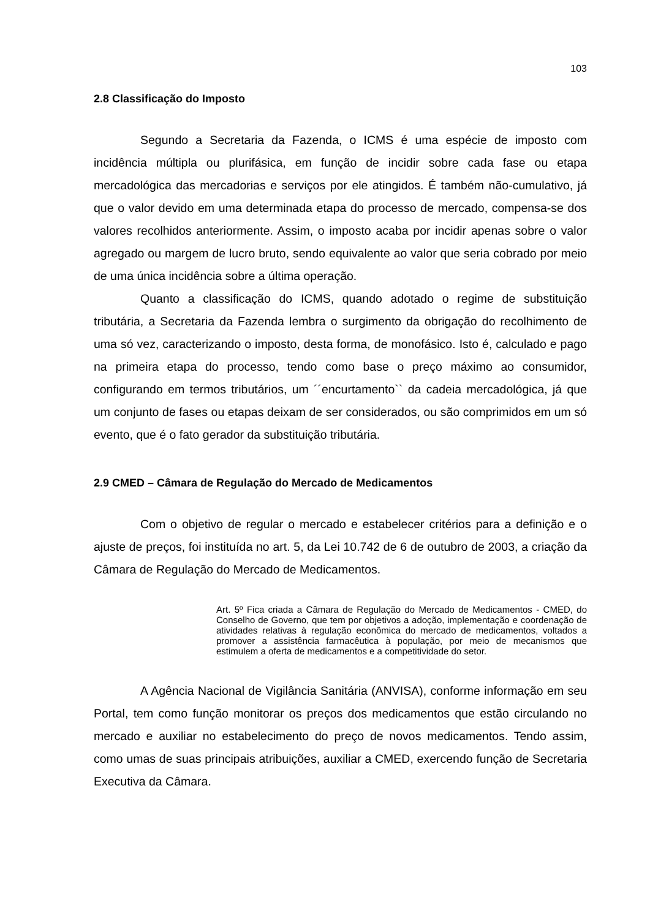103
2.8 Classificação do Imposto
Segundo a Secretaria da Fazenda, o ICMS é uma espécie de imposto com incidência múltipla ou plurifásica, em função de incidir sobre cada fase ou etapa mercadológica das mercadorias e serviços por ele atingidos. É também não-cumulativo, já que o valor devido em uma determinada etapa do processo de mercado, compensa-se dos valores recolhidos anteriormente. Assim, o imposto acaba por incidir apenas sobre o valor agregado ou margem de lucro bruto, sendo equivalente ao valor que seria cobrado por meio de uma única incidência sobre a última operação.
Quanto a classificação do ICMS, quando adotado o regime de substituição tributária, a Secretaria da Fazenda lembra o surgimento da obrigação do recolhimento de uma só vez, caracterizando o imposto, desta forma, de monofásico. Isto é, calculado e pago na primeira etapa do processo, tendo como base o preço máximo ao consumidor, configurando em termos tributários, um ´´encurtamento`` da cadeia mercadológica, já que um conjunto de fases ou etapas deixam de ser considerados, ou são comprimidos em um só evento, que é o fato gerador da substituição tributária.
2.9 CMED – Câmara de Regulação do Mercado de Medicamentos
Com o objetivo de regular o mercado e estabelecer critérios para a definição e o ajuste de preços, foi instituída no art. 5, da Lei 10.742 de 6 de outubro de 2003, a criação da Câmara de Regulação do Mercado de Medicamentos.
Art. 5º Fica criada a Câmara de Regulação do Mercado de Medicamentos - CMED, do Conselho de Governo, que tem por objetivos a adoção, implementação e coordenação de atividades relativas à regulação econômica do mercado de medicamentos, voltados a promover a assistência farmacêutica à população, por meio de mecanismos que estimulem a oferta de medicamentos e a competitividade do setor.
A Agência Nacional de Vigilância Sanitária (ANVISA), conforme informação em seu Portal, tem como função monitorar os preços dos medicamentos que estão circulando no mercado e auxiliar no estabelecimento do preço de novos medicamentos. Tendo assim, como umas de suas principais atribuições, auxiliar a CMED, exercendo função de Secretaria Executiva da Câmara.